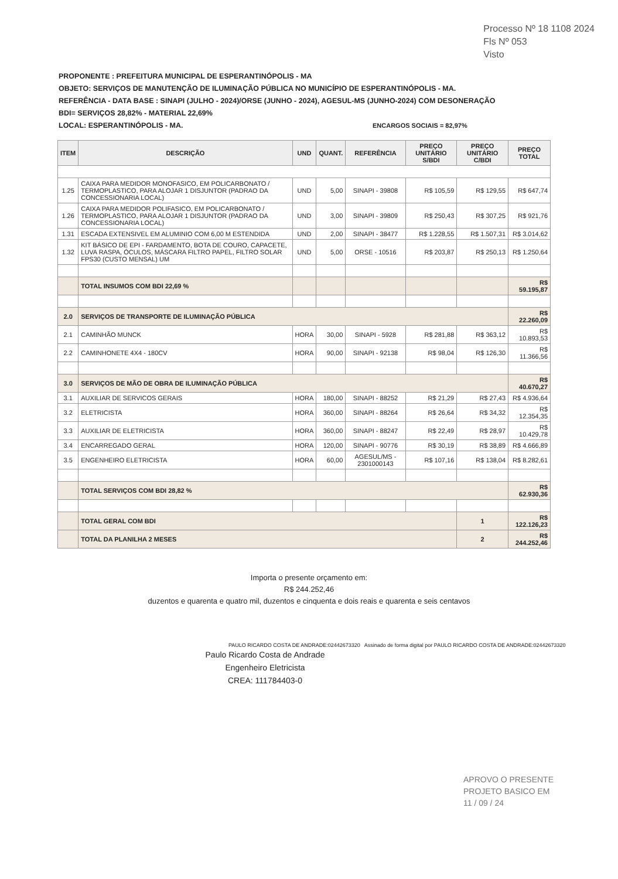Processo Nº 18 1108 2024
Fls Nº 053
Visto
PROPONENTE : PREFEITURA MUNICIPAL DE ESPERANTINÓPOLIS - MA
OBJETO: SERVIÇOS DE MANUTENÇÃO DE ILUMINAÇÃO PÚBLICA NO MUNICÍPIO DE ESPERANTINÓPOLIS - MA.
REFERÊNCIA - DATA BASE : SINAPI (JULHO - 2024)/ORSE (JUNHO - 2024), AGESUL-MS (JUNHO-2024) COM DESONERAÇÃO
BDI= SERVIÇOS 28,82% - MATERIAL 22,69%
LOCAL: ESPERANTINÓPOLIS - MA. ENCARGOS SOCIAIS = 82,97%
| ITEM | DESCRIÇÃO | UND | QUANT. | REFERÊNCIA | PREÇO UNITÁRIO S/BDI | PREÇO UNITÁRIO C/BDI | PREÇO TOTAL |
| --- | --- | --- | --- | --- | --- | --- | --- |
| 1.25 | CAIXA PARA MEDIDOR MONOFASICO, EM POLICARBONATO / TERMOPLASTICO, PARA ALOJAR 1 DISJUNTOR (PADRAO DA CONCESSIONARIA LOCAL) | UND | 5,00 | SINAPI - 39808 | R$ 105,59 | R$ 129,55 | R$ 647,74 |
| 1.26 | CAIXA PARA MEDIDOR POLIFASICO, EM POLICARBONATO / TERMOPLASTICO, PARA ALOJAR 1 DISJUNTOR (PADRAO DA CONCESSIONARIA LOCAL) | UND | 3,00 | SINAPI - 39809 | R$ 250,43 | R$ 307,25 | R$ 921,76 |
| 1.31 | ESCADA EXTENSIVEL EM ALUMINIO COM 6,00 M ESTENDIDA | UND | 2,00 | SINAPI - 38477 | R$ 1.228,55 | R$ 1.507,31 | R$ 3.014,62 |
| 1.32 | KIT BÁSICO DE EPI - FARDAMENTO, BOTA DE COURO, CAPACETE, LUVA RASPA, ÓCULOS, MÁSCARA FILTRO PAPEL, FILTRO SOLAR FPS30 (CUSTO MENSAL) UM | UND | 5,00 | ORSE - 10516 | R$ 203,87 | R$ 250,13 | R$ 1.250,64 |
| | TOTAL INSUMOS COM BDI 22,69 % | | | | | | R$ 59.195,87 |
| 2.0 | SERVIÇOS DE TRANSPORTE DE ILUMINAÇÃO PÚBLICA | | | | | | R$ 22.260,09 |
| 2.1 | CAMINHÃO MUNCK | HORA | 30,00 | SINAPI - 5928 | R$ 281,88 | R$ 363,12 | R$ 10.893,53 |
| 2.2 | CAMINHONETE 4X4 - 180CV | HORA | 90,00 | SINAPI - 92138 | R$ 98,04 | R$ 126,30 | R$ 11.366,56 |
| 3.0 | SERVIÇOS DE MÃO DE OBRA DE ILUMINAÇÃO PÚBLICA | | | | | | R$ 40.670,27 |
| 3.1 | AUXILIAR DE SERVICOS GERAIS | HORA | 180,00 | SINAPI - 88252 | R$ 21,29 | R$ 27,43 | R$ 4.936,64 |
| 3.2 | ELETRICISTA | HORA | 360,00 | SINAPI - 88264 | R$ 26,64 | R$ 34,32 | R$ 12.354,35 |
| 3.3 | AUXILIAR DE ELETRICISTA | HORA | 360,00 | SINAPI - 88247 | R$ 22,49 | R$ 28,97 | R$ 10.429,78 |
| 3.4 | ENCARREGADO GERAL | HORA | 120,00 | SINAPI - 90776 | R$ 30,19 | R$ 38,89 | R$ 4.666,89 |
| 3.5 | ENGENHEIRO ELETRICISTA | HORA | 60,00 | AGESUL/MS - 2301000143 | R$ 107,16 | R$ 138,04 | R$ 8.282,61 |
| | TOTAL SERVIÇOS COM BDI 28,82 % | | | | | | R$ 62.930,36 |
| | TOTAL GERAL COM BDI | | | | | 1 | R$ 122.126,23 |
| | TOTAL DA PLANILHA 2 MESES | | | | | 2 | R$ 244.252,46 |
Importa o presente orçamento em:
R$ 244.252,46
duzentos e quarenta e quatro mil, duzentos e cinquenta e dois reais e quarenta e seis centavos
PAULO RICARDO COSTA DE ANDRADE:02442673320 Assinado de forma digital por PAULO RICARDO COSTA DE ANDRADE:02442673320
Paulo Ricardo Costa de Andrade
Engenheiro Eletricista
CREA: 111784403-0
APROVO O PRESENTE
PROJETO BASICO EM
11 / 09 / 24